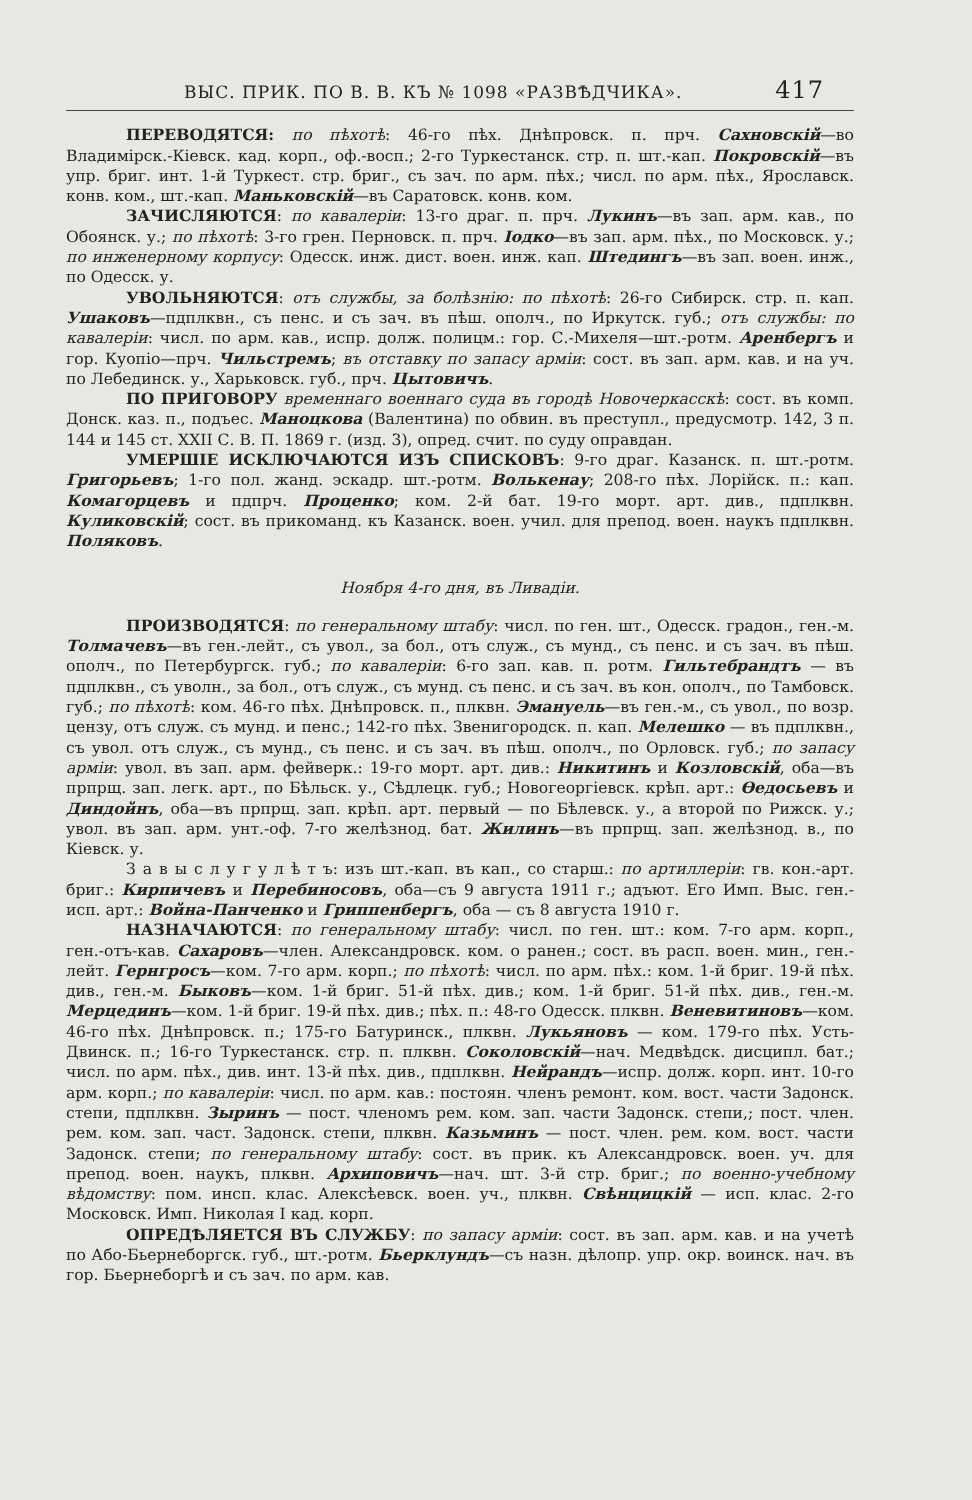ВЫС. ПРИК. ПО В. В. КЪ № 1098 «РАЗВѢДЧИКА». 417
ПЕРЕВОДЯТСЯ: по пѣхотѣ: 46-го пѣх. Днѣпровск. п. прч. Сахновскій—во Владимірск.-Кіевск. кад. корп., оф.-восп.; 2-го Туркестанск. стр. п. шт.-кап. Покровскій—въ упр. бриг. инт. 1-й Туркест. стр. бриг., съ зач. по арм. пѣх.; числ. по арм. пѣх., Ярославск. конв. ком., шт.-кап. Маньковскій—въ Саратовск. конв. ком.
ЗАЧИСЛЯЮТСЯ: по кавалеріи: 13-го драг. п. прч. Лукинъ—въ зап. арм. кав., по Обоянск. у.; по пѣхотѣ: 3-го грен. Перновск. п. прч. Іодко—въ зап. арм. пѣх., по Московск. у.; по инженерному корпусу: Одесск. инж. дист. воен. инж. кап. Штедингъ—въ зап. воен. инж., по Одесск. у.
УВОЛЬНЯЮТСЯ: отъ службы, за болѣзнію: по пѣхотѣ: 26-го Сибирск. стр. п. кап. Ушаковъ—пдплквн., съ пенс. и съ зач. въ пѣш. ополч., по Иркутск. губ.; отъ службы: по кавалеріи: числ. по арм. кав., испр. долж. полицм.: гор. С.-Михеля—шт.-ротм. Аренбергъ и гор. Куопіо—прч. Чильстремъ; въ отставку по запасу арміи: сост. въ зап. арм. кав. и на уч. по Лебединск. у., Харьковск. губ., прч. Цытовичъ.
ПО ПРИГОВОРУ временнаго военнаго суда въ городѣ Новочеркасскѣ: сост. въ комп. Донск. каз. п., подъес. Маноцкова (Валентина) по обвин. въ преступл., предусмотр. 142, 3 п. 144 и 145 ст. XXII С. В. П. 1869 г. (изд. 3), опред. счит. по суду оправдан.
УМЕРШІЕ ИСКЛЮЧАЮТСЯ ИЗЪ СПИСКОВЪ: 9-го драг. Казанск. п. шт.-ротм. Григорьевъ; 1-го пол. жанд. эскадр. шт.-ротм. Волькенау; 208-го пѣх. Лорійск. п.: кап. Комагорцевъ и пдпрч. Проценко; ком. 2-й бат. 19-го морт. арт. див., пдплквн. Куликовскій; сост. въ прикоманд. къ Казанск. воен. учил. для препод. воен. наукъ пдплквн. Поляковъ.
Ноября 4-го дня, въ Ливадіи.
ПРОИЗВОДЯТСЯ: по генеральному штабу: числ. по ген. шт., Одесск. градон., ген.-м. Толмачевъ—въ ген.-лейт., съ увол., за бол., отъ служ., съ мунд., съ пенс. и съ зач. въ пѣш. ополч., по Петербургск. губ.; по кавалеріи: 6-го зап. кав. п. ротм. Гильтебрандтъ — въ пдплквн., съ уволн., за бол., отъ служ., съ мунд. съ пенс. и съ зач. въ кон. ополч., по Тамбовск. губ.; по пѣхотѣ: ком. 46-го пѣх. Днѣпровск. п., плквн. Эмануель—въ ген.-м., съ увол., по возр. цензу, отъ служ. съ мунд. и пенс.; 142-го пѣх. Звенигородск. п. кап. Мелешко — въ пдплквн., съ увол. отъ служ., съ мунд., съ пенс. и съ зач. въ пѣш. ополч., по Орловск. губ.; по запасу арміи: увол. въ зап. арм. фейверк.: 19-го морт. арт. див.: Никитинъ и Козловскій, оба—въ прпрщ. зап. легк. арт., по Бѣльск. у., Сѣдлецк. губ.; Новогеоргіевск. крѣп. арт.: Өедосьевъ и Диндойнъ, оба—въ прпрщ. зап. крѣп. арт. первый — по Бѣлевск. у., а второй по Рижск. у.; увол. въ зап. арм. унт.-оф. 7-го желѣзнод. бат. Жилинъ—въ прпрщ. зап. желѣзнод. в., по Кіевск. у.
З а в ы с л у г у л ѣ т ъ: изъ шт.-кап. въ кап., со старш.: по артиллеріи: гв. кон.-арт. бриг.: Кирпичевъ и Перебиносовъ, оба—съ 9 августа 1911 г.; адъют. Его Имп. Выс. ген.-исп. арт.: Война-Панченко и Гриппенбергъ, оба — съ 8 августа 1910 г.
НАЗНАЧАЮТСЯ: по генеральному штабу: числ. по ген. шт.: ком. 7-го арм. корп., ген.-отъ-кав. Сахаровъ—член. Александровск. ком. о ранен.; сост. въ расп. воен. мин., ген.-лейт. Гернгросъ—ком. 7-го арм. корп.; по пѣхотѣ: числ. по арм. пѣх.: ком. 1-й бриг. 19-й пѣх. див., ген.-м. Быковъ—ком. 1-й бриг. 51-й пѣх. див.; ком. 1-й бриг. 51-й пѣх. див., ген.-м. Мерцединъ—ком. 1-й бриг. 19-й пѣх. див.; пѣх. п.: 48-го Одесск. плквн. Веневитиновъ—ком. 46-го пѣх. Днѣпровск. п.; 175-го Батуринск., плквн. Лукьяновъ — ком. 179-го пѣх. Усть-Двинск. п.; 16-го Туркестанск. стр. п. плквн. Соколовскій—нач. Медвѣдск. дисципл. бат.; числ. по арм. пѣх., див. инт. 13-й пѣх. див., пдплквн. Нейрандъ—испр. долж. корп. инт. 10-го арм. корп.; по кавалеріи: числ. по арм. кав.: постоян. членъ ремонт. ком. вост. части Задонск. степи, пдплквн. Зыринъ — пост. членомъ рем. ком. зап. части Задонск. степи,; пост. член. рем. ком. зап. част. Задонск. степи, плквн. Казьминъ — пост. член. рем. ком. вост. части Задонск. степи; по генеральному штабу: сост. въ прик. къ Александровск. воен. уч. для препод. воен. наукъ, плквн. Архиповичъ—нач. шт. 3-й стр. бриг.; по военно-учебному вѣдомству: пом. инсп. клас. Алексѣевск. воен. уч., плквн. Свѣнцицкій — исп. клас. 2-го Московск. Имп. Николая I кад. корп.
ОПРЕДѢЛЯЕТСЯ ВЪ СЛУЖБУ: по запасу арміи: сост. въ зап. арм. кав. и на учетѣ по Або-Бьернеборгск. губ., шт.-ротм. Бьерклундъ—съ назн. дѣлопр. упр. окр. воинск. нач. въ гор. Бьернеборгѣ и съ зач. по арм. кав.